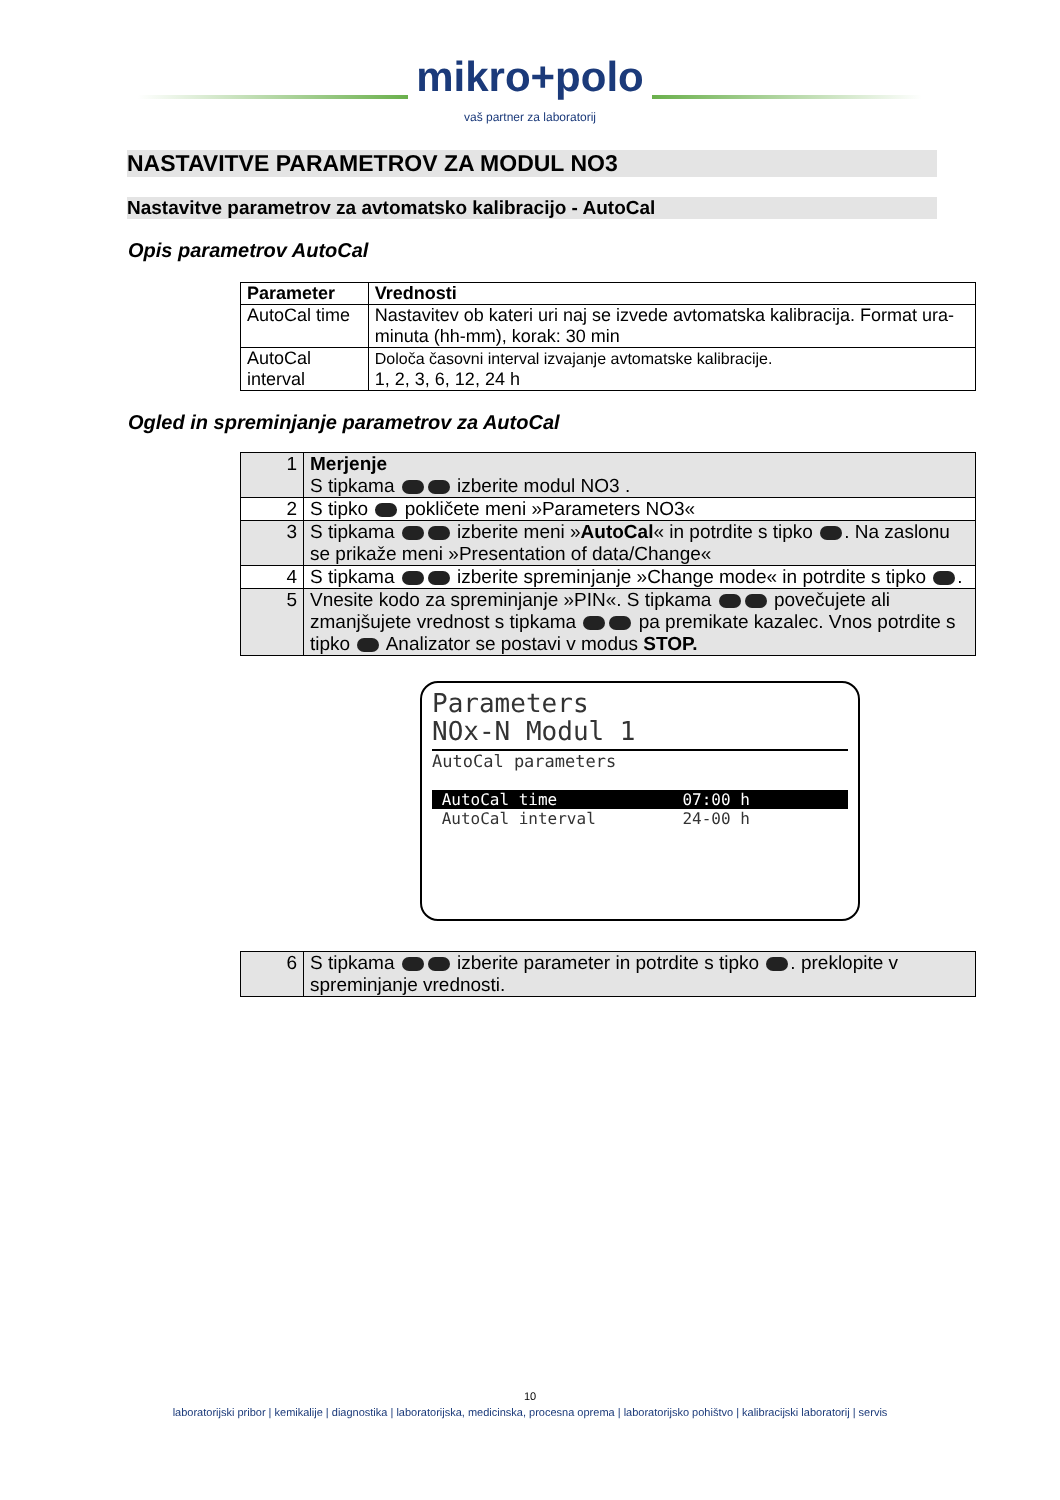mikro+polo
vaš partner za laboratorij
NASTAVITVE PARAMETROV ZA MODUL NO3
Nastavitve parametrov za avtomatsko kalibracijo - AutoCal
Opis parametrov AutoCal
| Parameter | Vrednosti |
| --- | --- |
| AutoCal time | Nastavitev ob kateri uri naj se izvede avtomatska kalibracija. Format ura-minuta (hh-mm), korak: 30 min |
| AutoCal interval | Določa časovni interval izvajanje avtomatske kalibracije. 1, 2, 3, 6, 12, 24 h |
Ogled in spreminjanje parametrov za AutoCal
| 1 | Merjenje S tipkama izberite modul NO3 . |
| 2 | S tipko pokličete meni »Parameters NO3« |
| 3 | S tipkama izberite meni » AutoCal « in potrdite s tipko . Na zaslonu se prikaže meni »Presentation of data/Change« |
| 4 | S tipkama izberite spreminjanje »Change mode« in potrdite s tipko . |
| 5 | Vnesite kodo za spreminjanje »PIN«. S tipkama povečujete ali zmanjšujete vrednost s tipkama pa premikate kazalec. Vnos potrdite s tipko Analizator se postavi v modus STOP. |
Parameters
NOx-N Modul 1
AutoCal parameters
AutoCal time 07:00 h
AutoCal interval 24-00 h
| 6 | S tipkama izberite parameter in potrdite s tipko . preklopite v spreminjanje vrednosti. |
10
laboratorijski pribor | kemikalije | diagnostika | laboratorijska, medicinska, procesna oprema | laboratorijsko pohištvo | kalibracijski laboratorij | servis